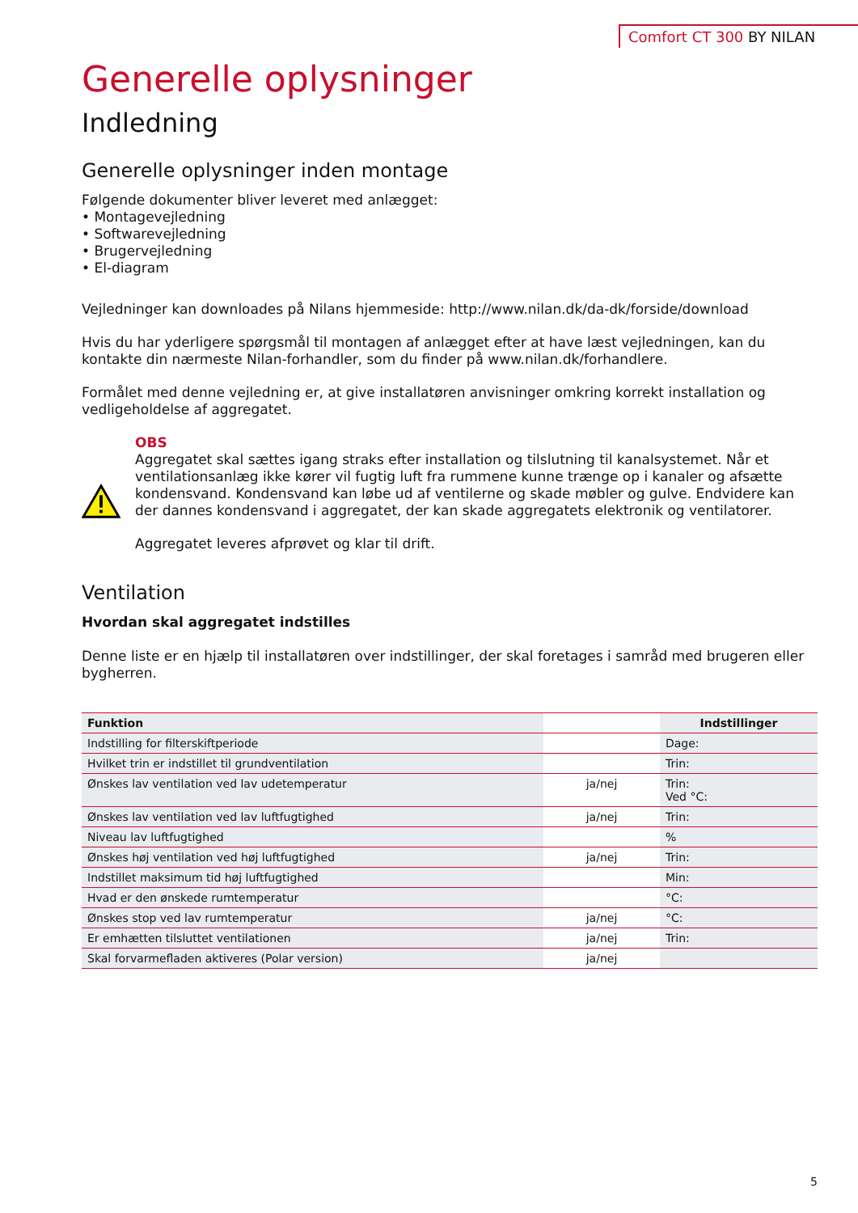Comfort CT 300 BY NILAN
Generelle oplysninger
Indledning
Generelle oplysninger inden montage
Følgende dokumenter bliver leveret med anlægget:
• Montagevejledning
• Softwarevejledning
• Brugervejledning
• El-diagram
Vejledninger kan downloades på Nilans hjemmeside: http://www.nilan.dk/da-dk/forside/download
Hvis du har yderligere spørgsmål til montagen af anlægget efter at have læst vejledningen, kan du kontakte din nærmeste Nilan-forhandler, som du finder på www.nilan.dk/forhandlere.
Formålet med denne vejledning er, at give installatøren anvisninger omkring korrekt installation og vedligeholdelse af aggregatet.
OBS
Aggregatet skal sættes igang straks efter installation og tilslutning til kanalsystemet. Når et ventilationsanlæg ikke kører vil fugtig luft fra rummene kunne trænge op i kanaler og afsætte kondensvand. Kondensvand kan løbe ud af ventilerne og skade møbler og gulve. Endvidere kan der dannes kondensvand i aggregatet, der kan skade aggregatets elektronik og ventilatorer.
Aggregatet leveres afprøvet og klar til drift.
Ventilation
Hvordan skal aggregatet indstilles
Denne liste er en hjælp til installatøren over indstillinger, der skal foretages i samråd med brugeren eller bygherren.
| Funktion | | Indstillinger |
| --- | --- | --- |
| Indstilling for filterskiftperiode | | Dage: |
| Hvilket trin er indstillet til grundventilation | | Trin: |
| Ønskes lav ventilation ved lav udetemperatur | ja/nej | Trin: Ved °C: |
| Ønskes lav ventilation ved lav luftfugtighed | ja/nej | Trin: |
| Niveau lav luftfugtighed | | % |
| Ønskes høj ventilation ved høj luftfugtighed | ja/nej | Trin: |
| Indstillet maksimum tid høj luftfugtighed | | Min: |
| Hvad er den ønskede rumtemperatur | | °C: |
| Ønskes stop ved lav rumtemperatur | ja/nej | °C: |
| Er emhætten tilsluttet ventilationen | ja/nej | Trin: |
| Skal forvarmefladen aktiveres (Polar version) | ja/nej | |
5